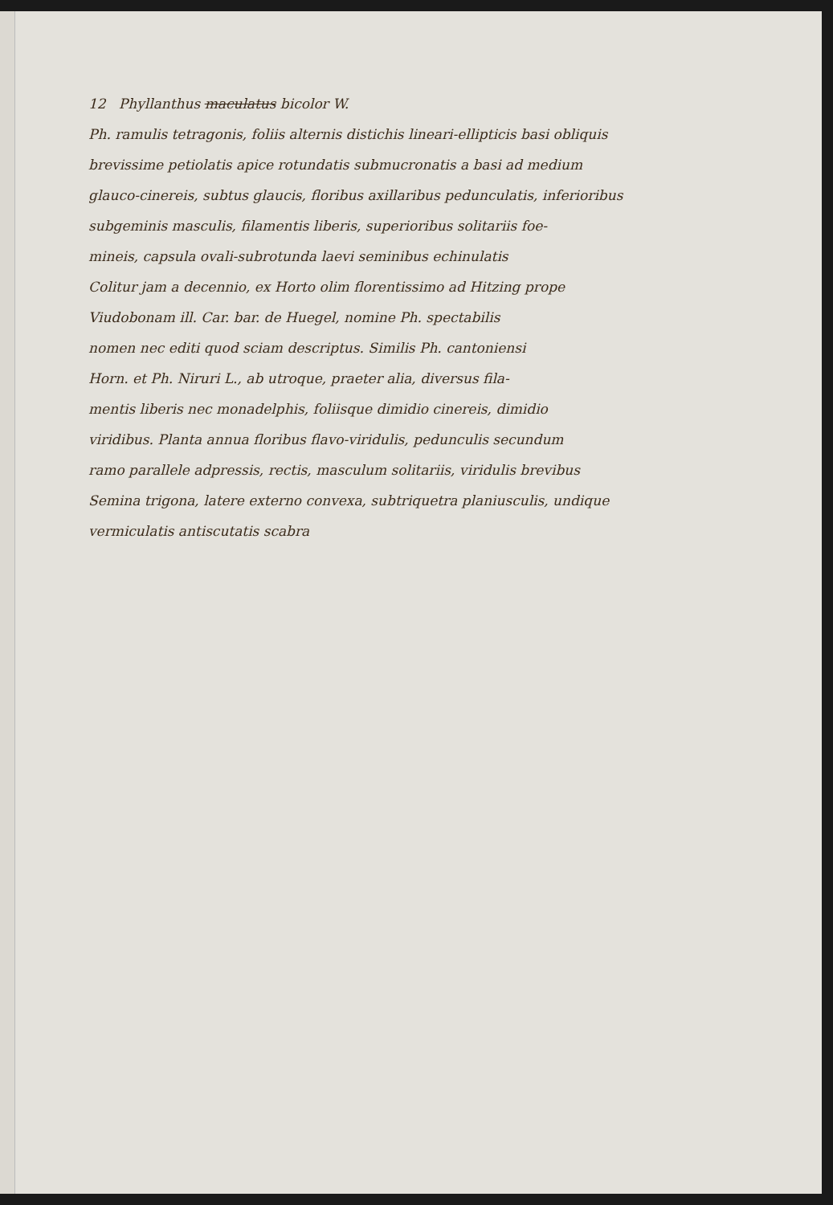12 Phyllanthus maculatus bicolor W.
Ph. ramulis tetragonis, foliis alternis distichis lineari-ellipticis basi obliquis
brevissime petiolatis apice rotundatis submucronatis a basi ad medium
glauco-cinereis, subtus glaucis, floribus axillaribus pedunculatis, inferioribus
subgeminis masculis, filamentis liberis, superioribus solitariis foe-
mineis, capsula ovali-subrotunda laevi seminibus echinulatis
Colitur jam a decennio, ex Horto olim florentissimo ad Hitzing prope
Viudobonam ill. Car. bar. de Huegel, nomine Ph. spectabilis
nomen nec editi quod sciam descriptus. Similis Ph. cantoniensi
Horn. et Ph. Niruri L., ab utroque, praeter alia, diversus fila-
mentis liberis nec monadelphis, foliisque dimidio cinereis, dimidio
viridibus. Planta annua floribus flavo-viridulis, pedunculis secundum
ramo parallele adpressis, rectis, masculum solitariis, viridulis brevibus
Semina trigona, latere externo convexa, subtriquetra planiusculis, undique
vermiculatis antiscutatis scabra